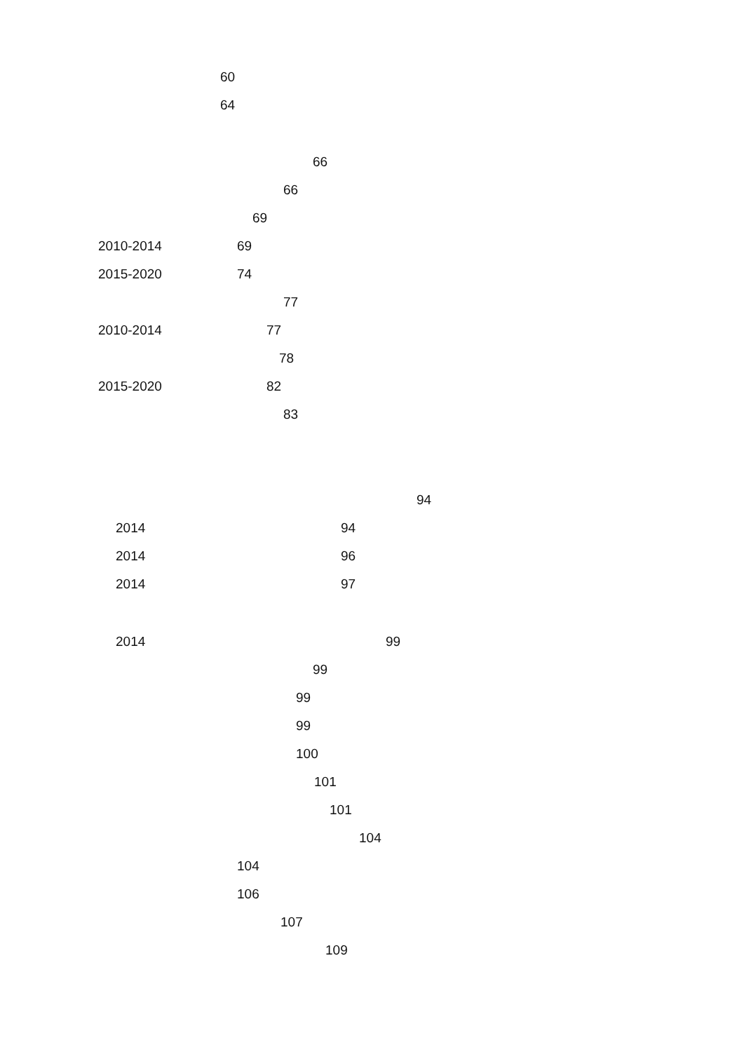60
64
66
66
69
2010-2014 69
2015-2020 74
77
2010-2014 77
78
2015-2020 82
83
94
2014 94
2014 96
2014 97
2014 99
99
99
99
100
101
101
104
104
106
107
109